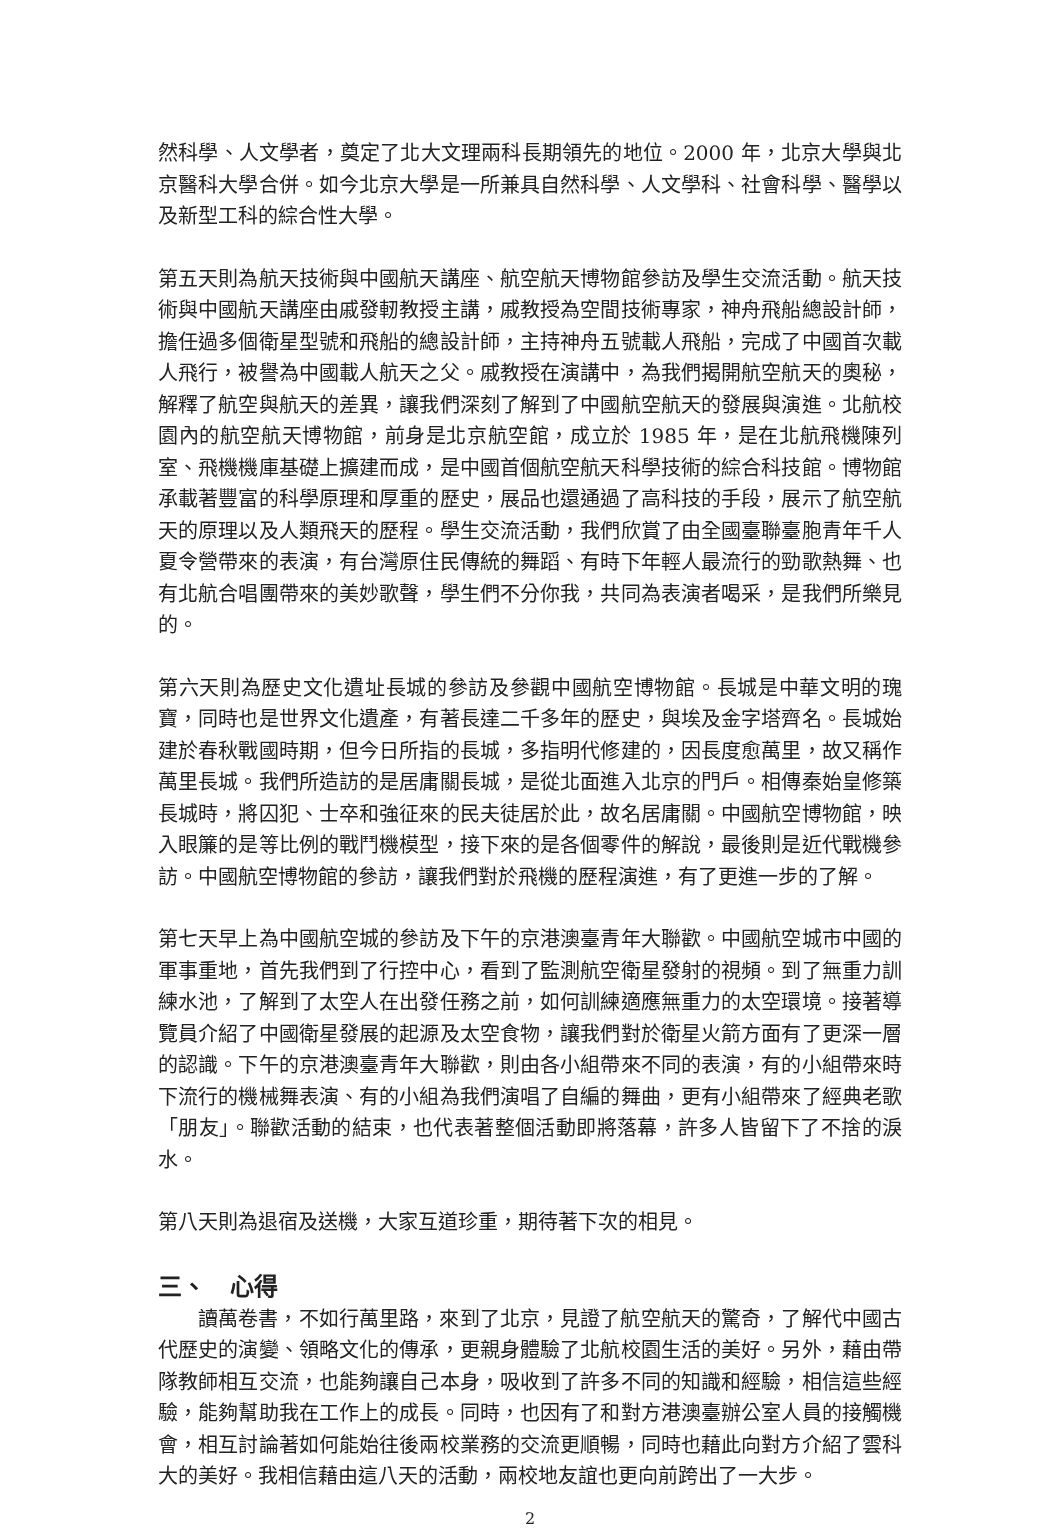然科學、人文學者，奠定了北大文理兩科長期領先的地位。2000 年，北京大學與北京醫科大學合併。如今北京大學是一所兼具自然科學、人文學科、社會科學、醫學以及新型工科的綜合性大學。
第五天則為航天技術與中國航天講座、航空航天博物館參訪及學生交流活動。航天技術與中國航天講座由戚發軔教授主講，戚教授為空間技術專家，神舟飛船總設計師，擔任過多個衛星型號和飛船的總設計師，主持神舟五號載人飛船，完成了中國首次載人飛行，被譽為中國載人航天之父。戚教授在演講中，為我們揭開航空航天的奧秘，解釋了航空與航天的差異，讓我們深刻了解到了中國航空航天的發展與演進。北航校園內的航空航天博物館，前身是北京航空館，成立於 1985 年，是在北航飛機陳列室、飛機機庫基礎上擴建而成，是中國首個航空航天科學技術的綜合科技館。博物館承載著豐富的科學原理和厚重的歷史，展品也還通過了高科技的手段，展示了航空航天的原理以及人類飛天的歷程。學生交流活動，我們欣賞了由全國臺聯臺胞青年千人夏令營帶來的表演，有台灣原住民傳統的舞蹈、有時下年輕人最流行的勁歌熱舞、也有北航合唱團帶來的美妙歌聲，學生們不分你我，共同為表演者喝采，是我們所樂見的。
第六天則為歷史文化遺址長城的參訪及參觀中國航空博物館。長城是中華文明的瑰寶，同時也是世界文化遺產，有著長達二千多年的歷史，與埃及金字塔齊名。長城始建於春秋戰國時期，但今日所指的長城，多指明代修建的，因長度愈萬里，故又稱作萬里長城。我們所造訪的是居庸關長城，是從北面進入北京的門戶。相傳秦始皇修築長城時，將囚犯、士卒和強征來的民夫徒居於此，故名居庸關。中國航空博物館，映入眼簾的是等比例的戰鬥機模型，接下來的是各個零件的解說，最後則是近代戰機參訪。中國航空博物館的參訪，讓我們對於飛機的歷程演進，有了更進一步的了解。
第七天早上為中國航空城的參訪及下午的京港澳臺青年大聯歡。中國航空城市中國的軍事重地，首先我們到了行控中心，看到了監測航空衛星發射的視頻。到了無重力訓練水池，了解到了太空人在出發任務之前，如何訓練適應無重力的太空環境。接著導覽員介紹了中國衛星發展的起源及太空食物，讓我們對於衛星火箭方面有了更深一層的認識。下午的京港澳臺青年大聯歡，則由各小組帶來不同的表演，有的小組帶來時下流行的機械舞表演、有的小組為我們演唱了自編的舞曲，更有小組帶來了經典老歌「朋友」。聯歡活動的結束，也代表著整個活動即將落幕，許多人皆留下了不捨的淚水。
第八天則為退宿及送機，大家互道珍重，期待著下次的相見。
三、　心得
讀萬卷書，不如行萬里路，來到了北京，見證了航空航天的驚奇，了解代中國古代歷史的演變、領略文化的傳承，更親身體驗了北航校園生活的美好。另外，藉由帶隊教師相互交流，也能夠讓自己本身，吸收到了許多不同的知識和經驗，相信這些經驗，能夠幫助我在工作上的成長。同時，也因有了和對方港澳臺辦公室人員的接觸機會，相互討論著如何能始往後兩校業務的交流更順暢，同時也藉此向對方介紹了雲科大的美好。我相信藉由這八天的活動，兩校地友誼也更向前跨出了一大步。
2